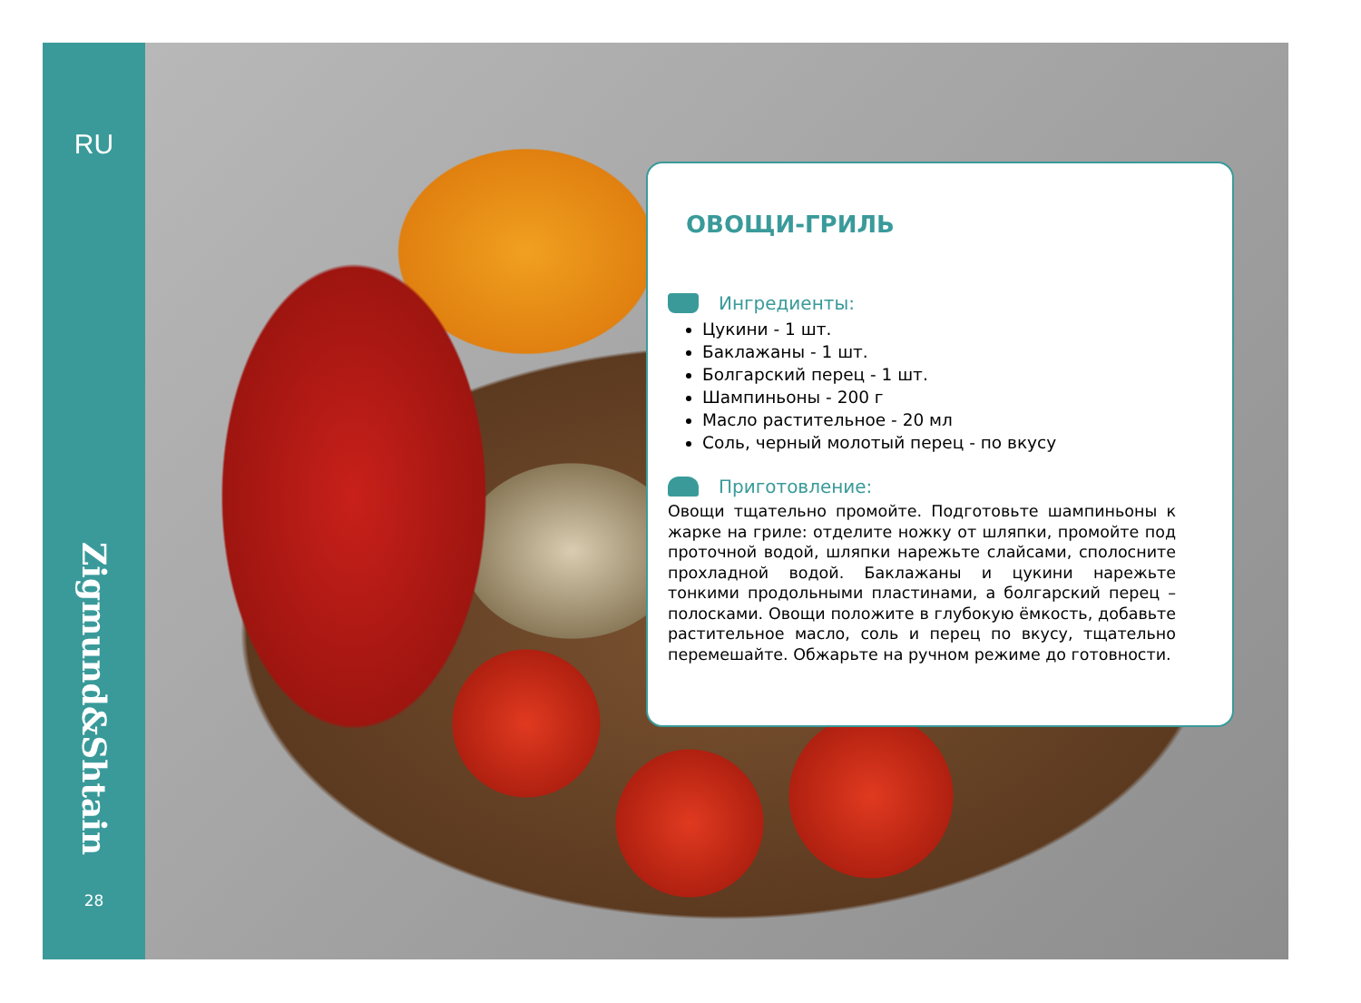RU
Zigmund&Shtain
28
ОВОЩИ-ГРИЛЬ
Ингредиенты:
Цукини - 1 шт.
Баклажаны - 1 шт.
Болгарский перец - 1 шт.
Шампиньоны - 200 г
Масло растительное - 20 мл
Соль, черный молотый перец - по вкусу
Приготовление:
Овощи тщательно промойте. Подготовьте шампиньоны к жарке на гриле: отделите ножку от шляпки, промойте под проточной водой, шляпки нарежьте слайсами, сполосните прохладной водой. Баклажаны и цукини нарежьте тонкими продольными пластинами, а болгарский перец – полосками. Овощи положите в глубокую ёмкость, добавьте растительное масло, соль и перец по вкусу, тщательно перемешайте. Обжарьте на ручном режиме до готовности.